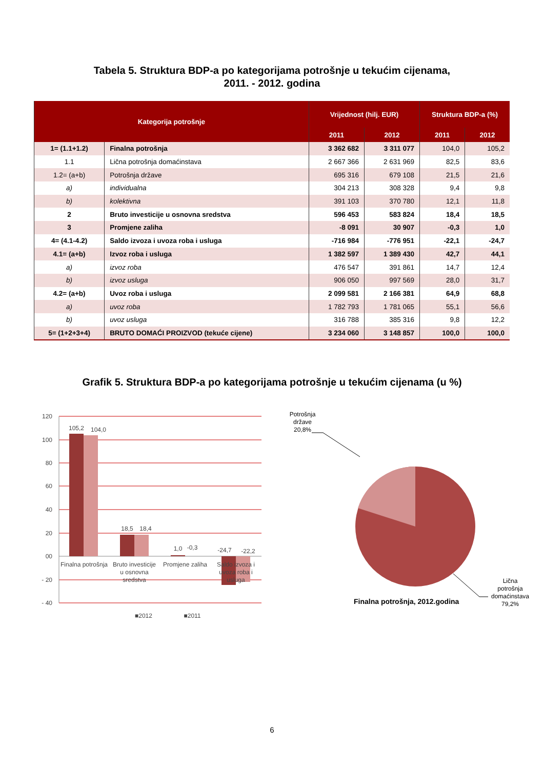Tabela 5. Struktura BDP-a po kategorijama potrošnje u tekućim cijenama,
2011. - 2012. godina
| Kategorija potrošnje | | Vrijednost (hilj. EUR) | | Struktura BDP-a (%) | |
| --- | --- | --- | --- | --- | --- |
| | | 2011 | 2012 | 2011 | 2012 |
| 1= (1.1+1.2) | Finalna potrošnja | 3 362 682 | 3 311 077 | 104,0 | 105,2 |
| 1.1 | Lična potrošnja domaćinstava | 2 667 366 | 2 631 969 | 82,5 | 83,6 |
| 1.2= (a+b) | Potrošnja države | 695 316 | 679 108 | 21,5 | 21,6 |
| a) | individualna | 304 213 | 308 328 | 9,4 | 9,8 |
| b) | kolektivna | 391 103 | 370 780 | 12,1 | 11,8 |
| 2 | Bruto investicije u osnovna sredstva | 596 453 | 583 824 | 18,4 | 18,5 |
| 3 | Promjene zaliha | -8 091 | 30 907 | -0,3 | 1,0 |
| 4= (4.1-4.2) | Saldo izvoza i uvoza roba i usluga | -716 984 | -776 951 | -22,1 | -24,7 |
| 4.1= (a+b) | Izvoz roba i usluga | 1 382 597 | 1 389 430 | 42,7 | 44,1 |
| a) | izvoz roba | 476 547 | 391 861 | 14,7 | 12,4 |
| b) | izvoz usluga | 906 050 | 997 569 | 28,0 | 31,7 |
| 4.2= (a+b) | Uvoz roba i usluga | 2 099 581 | 2 166 381 | 64,9 | 68,8 |
| a) | uvoz roba | 1 782 793 | 1 781 065 | 55,1 | 56,6 |
| b) | uvoz usluga | 316 788 | 385 316 | 9,8 | 12,2 |
| 5= (1+2+3+4) | BRUTO DOMAĆI PROIZVOD (tekuće cijene) | 3 234 060 | 3 148 857 | 100,0 | 100,0 |
Grafik 5. Struktura BDP-a po kategorijama potrošnje u tekućim cijenama (u %)
120
100
80
60
40
20
00
- 20
- 40
105,2
104,0
18,5
18,4
1,0
-0,3
-24,7
-22,2
Finalna potrošnja
Bruto investicije
u osnovna
sredstva
Promjene zaliha
Saldo izvoza i
uvoza roba i
usluga
■2012
■2011
Potrošnja
države
20,8%
Lična
potrošnja
domaćinstava
79,2%
Finalna potrošnja, 2012.godina
6